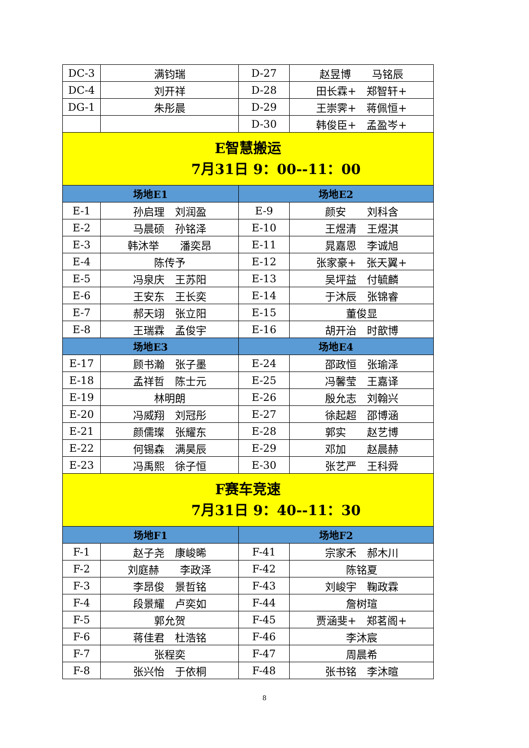| DC-3 | 满钧瑞 | D-27 | 赵昱博 马铭辰 |
| DC-4 | 刘开祥 | D-28 | 田长霖+ 郑智轩+ |
| DG-1 | 朱彤晨 | D-29 | 王崇霁+ 蒋佩恒+ |
| | | D-30 | 韩俊臣+ 孟盈岑+ |
| E智慧搬运 7月31日 9：00--11：00 | | | |
| 场地E1 | | 场地E2 | |
| E-1 | 孙启理 刘润盈 | E-9 | 颜安 刘科含 |
| E-2 | 马晨硕 孙铭泽 | E-10 | 王煜清 王煜淇 |
| E-3 | 韩沐举 潘奕昂 | E-11 | 晁嘉恩 李诚旭 |
| E-4 | 陈传予 | E-12 | 张家豪+ 张天翼+ |
| E-5 | 冯泉庆 王苏阳 | E-13 | 吴坪益 付毓麟 |
| E-6 | 王安东 王长奕 | E-14 | 于沐辰 张锦睿 |
| E-7 | 郝天翊 张立阳 | E-15 | 董俊显 |
| E-8 | 王瑞霖 孟俊宇 | E-16 | 胡开治 时歆博 |
| 场地E3 | | 场地E4 | |
| E-17 | 顾书瀚 张子墨 | E-24 | 邵政恒 张瑜泽 |
| E-18 | 孟祥哲 陈士元 | E-25 | 冯馨莹 王嘉译 |
| E-19 | 林明朗 | E-26 | 殷允志 刘翰兴 |
| E-20 | 冯威翔 刘冠彤 | E-27 | 徐起超 邵博涵 |
| E-21 | 颜儒璨 张耀东 | E-28 | 郭实 赵艺博 |
| E-22 | 何锡森 满昊辰 | E-29 | 邓加 赵晨赫 |
| E-23 | 冯禹熙 徐子恒 | E-30 | 张艺严 王科舜 |
| F赛车竞速 7月31日 9：40--11：30 | | | |
| 场地F1 | | 场地F2 | |
| F-1 | 赵子尧 康峻晞 | F-41 | 宗家禾 郝木川 |
| F-2 | 刘庭赫 李政泽 | F-42 | 陈铭夏 |
| F-3 | 李昂俊 景哲铭 | F-43 | 刘峻宇 鞠政霖 |
| F-4 | 段景耀 卢奕如 | F-44 | 詹树瑄 |
| F-5 | 郭允贺 | F-45 | 贾涵斐+ 郑茗阁+ |
| F-6 | 蒋佳君 杜浩铭 | F-46 | 李沐宸 |
| F-7 | 张程奕 | F-47 | 周晨希 |
| F-8 | 张兴怡 于依桐 | F-48 | 张书铭 李沐暄 |
8